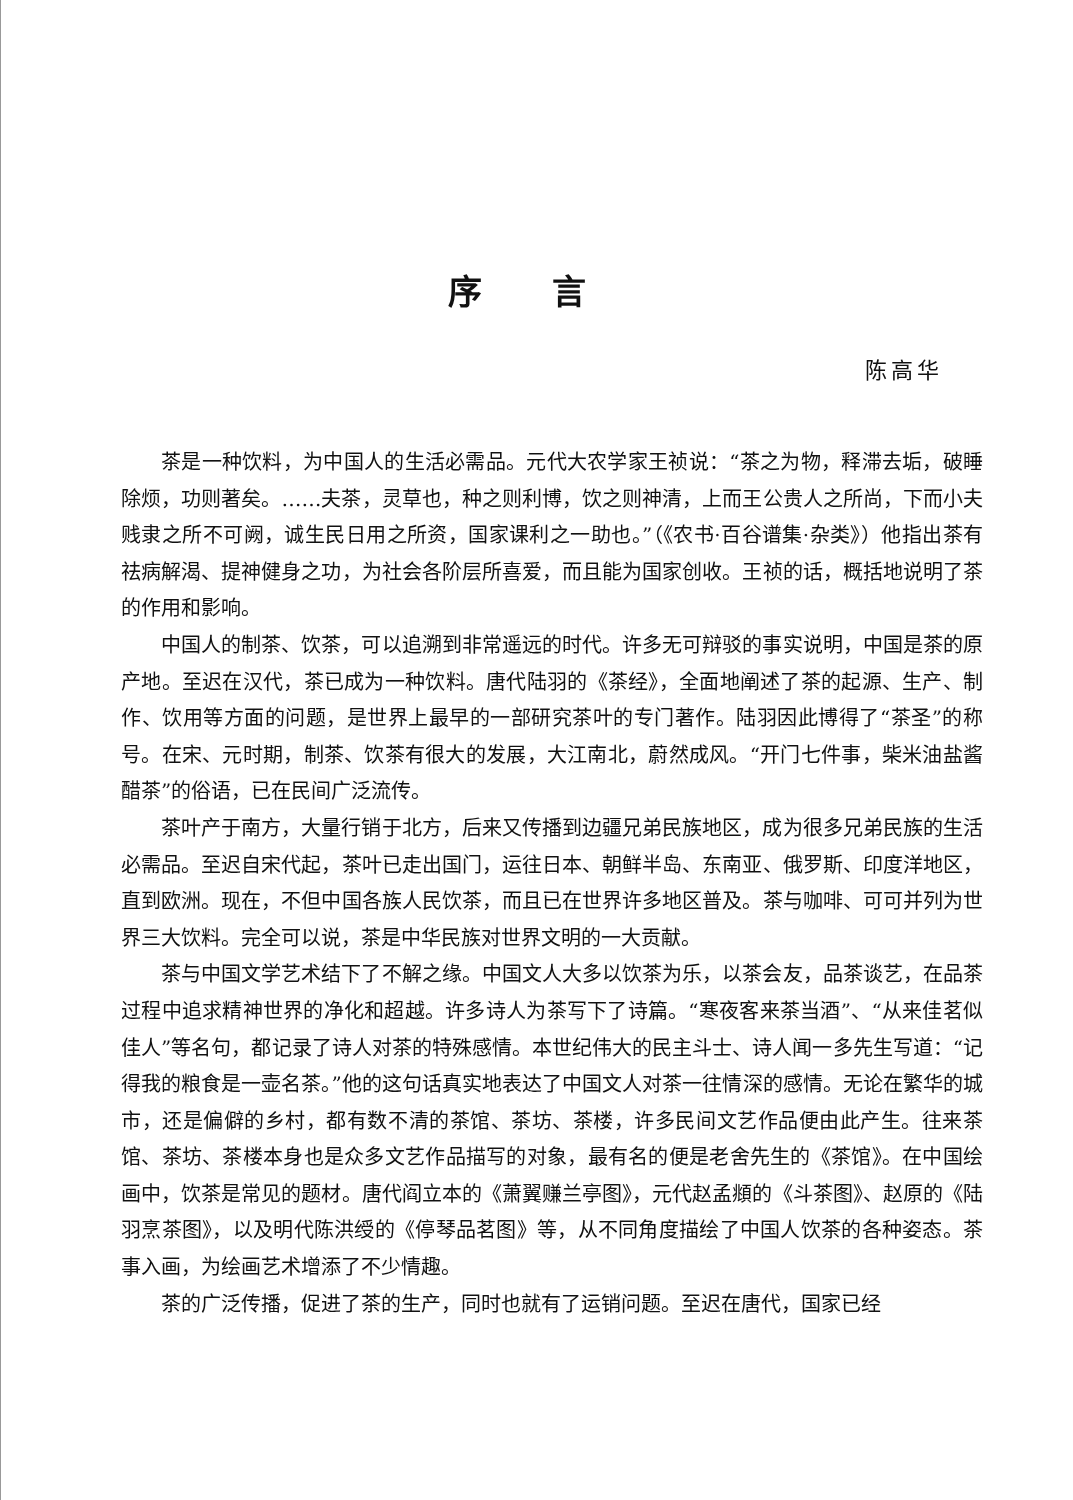序言
陈高华
茶是一种饮料，为中国人的生活必需品。元代大农学家王祯说：“茶之为物，释滞去垢，破睡除烦，功则著矣。……夫茶，灵草也，种之则利博，饮之则神清，上而王公贵人之所尚，下而小夫贱隶之所不可阙，诚生民日用之所资，国家课利之一助也。”（《农书·百谷谱集·杂类》）他指出茶有祛病解渴、提神健身之功，为社会各阶层所喜爱，而且能为国家创收。王祯的话，概括地说明了茶的作用和影响。
中国人的制茶、饮茶，可以追溯到非常遥远的时代。许多无可辩驳的事实说明，中国是茶的原产地。至迟在汉代，茶已成为一种饮料。唐代陆羽的《茶经》，全面地阐述了茶的起源、生产、制作、饮用等方面的问题，是世界上最早的一部研究茶叶的专门著作。陆羽因此博得了“茶圣”的称号。在宋、元时期，制茶、饮茶有很大的发展，大江南北，蔚然成风。“开门七件事，柴米油盐酱醋茶”的俗语，已在民间广泛流传。
茶叶产于南方，大量行销于北方，后来又传播到边疆兄弟民族地区，成为很多兄弟民族的生活必需品。至迟自宋代起，茶叶已走出国门，运往日本、朝鲜半岛、东南亚、俄罗斯、印度洋地区，直到欧洲。现在，不但中国各族人民饮茶，而且已在世界许多地区普及。茶与咖啡、可可并列为世界三大饮料。完全可以说，茶是中华民族对世界文明的一大贡献。
茶与中国文学艺术结下了不解之缘。中国文人大多以饮茶为乐，以茶会友，品茶谈艺，在品茶过程中追求精神世界的净化和超越。许多诗人为茶写下了诗篇。“寒夜客来茶当酒”、“从来佳茗似佳人”等名句，都记录了诗人对茶的特殊感情。本世纪伟大的民主斗士、诗人闻一多先生写道：“记得我的粮食是一壶名茶。”他的这句话真实地表达了中国文人对茶一往情深的感情。无论在繁华的城市，还是偏僻的乡村，都有数不清的茶馆、茶坊、茶楼，许多民间文艺作品便由此产生。往来茶馆、茶坊、茶楼本身也是众多文艺作品描写的对象，最有名的便是老舍先生的《茶馆》。在中国绘画中，饮茶是常见的题材。唐代阎立本的《萧翼赚兰亭图》，元代赵孟頫的《斗茶图》、赵原的《陆羽烹茶图》，以及明代陈洪绶的《停琴品茗图》等，从不同角度描绘了中国人饮茶的各种姿态。茶事入画，为绘画艺术增添了不少情趣。
茶的广泛传播，促进了茶的生产，同时也就有了运销问题。至迟在唐代，国家已经